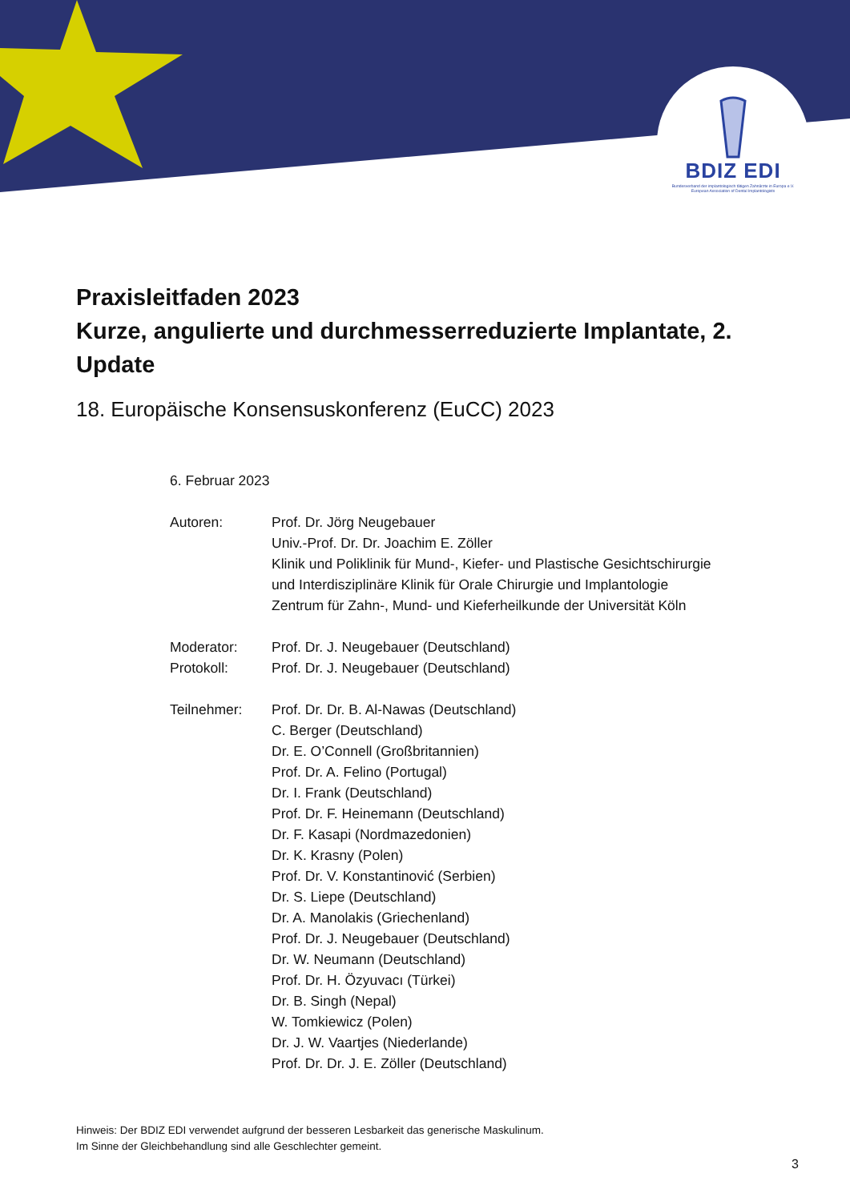BDIZ EDI
Bundesverband der implantologisch tätigen Zahnärzte in Europa e.V.
European Association of Dental Implantologists
Praxisleitfaden 2023
Kurze, angulierte und durchmesserreduzierte Implantate, 2. Update
18. Europäische Konsensuskonferenz (EuCC) 2023
6. Februar 2023
Autoren: Prof. Dr. Jörg Neugebauer
Univ.-Prof. Dr. Dr. Joachim E. Zöller
Klinik und Poliklinik für Mund-, Kiefer- und Plastische Gesichtschirurgie
und Interdisziplinäre Klinik für Orale Chirurgie und Implantologie
Zentrum für Zahn-, Mund- und Kieferheilkunde der Universität Köln
Moderator:
Protokoll:
Prof. Dr. J. Neugebauer (Deutschland)
Prof. Dr. J. Neugebauer (Deutschland)
Teilnehmer: Prof. Dr. Dr. B. Al-Nawas (Deutschland)
C. Berger (Deutschland)
Dr. E. O’Connell (Großbritannien)
Prof. Dr. A. Felino (Portugal)
Dr. I. Frank (Deutschland)
Prof. Dr. F. Heinemann (Deutschland)
Dr. F. Kasapi (Nordmazedonien)
Dr. K. Krasny (Polen)
Prof. Dr. V. Konstantinović (Serbien)
Dr. S. Liepe (Deutschland)
Dr. A. Manolakis (Griechenland)
Prof. Dr. J. Neugebauer (Deutschland)
Dr. W. Neumann (Deutschland)
Prof. Dr. H. Özyuvacı (Türkei)
Dr. B. Singh (Nepal)
W. Tomkiewicz (Polen)
Dr. J. W. Vaartjes (Niederlande)
Prof. Dr. Dr. J. E. Zöller (Deutschland)
Hinweis: Der BDIZ EDI verwendet aufgrund der besseren Lesbarkeit das generische Maskulinum.
Im Sinne der Gleichbehandlung sind alle Geschlechter gemeint.
3